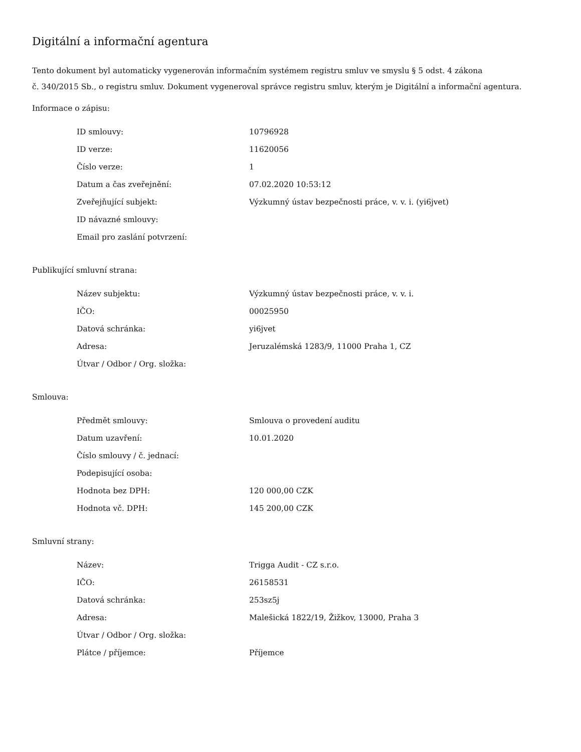Digitální a informační agentura
Tento dokument byl automaticky vygenerován informačním systémem registru smluv ve smyslu § 5 odst. 4 zákona
č. 340/2015 Sb., o registru smluv. Dokument vygeneroval správce registru smluv, kterým je Digitální a informační agentura.
Informace o zápisu:
| ID smlouvy: | 10796928 |
| ID verze: | 11620056 |
| Číslo verze: | 1 |
| Datum a čas zveřejnění: | 07.02.2020 10:53:12 |
| Zveřejňující subjekt: | Výzkumný ústav bezpečnosti práce, v. v. i. (yi6jvet) |
| ID návazné smlouvy: | |
| Email pro zaslání potvrzení: | |
Publikující smluvní strana:
| Název subjektu: | Výzkumný ústav bezpečnosti práce, v. v. i. |
| IČO: | 00025950 |
| Datová schránka: | yi6jvet |
| Adresa: | Jeruzalémská 1283/9, 11000 Praha 1, CZ |
| Útvar / Odbor / Org. složka: | |
Smlouva:
| Předmět smlouvy: | Smlouva o provedení auditu |
| Datum uzavření: | 10.01.2020 |
| Číslo smlouvy / č. jednací: | |
| Podepisující osoba: | |
| Hodnota bez DPH: | 120 000,00 CZK |
| Hodnota vč. DPH: | 145 200,00 CZK |
Smluvní strany:
| Název: | Trigga Audit - CZ s.r.o. |
| IČO: | 26158531 |
| Datová schránka: | 253sz5j |
| Adresa: | Malešická 1822/19, Žižkov, 13000, Praha 3 |
| Útvar / Odbor / Org. složka: | |
| Plátce / příjemce: | Příjemce |